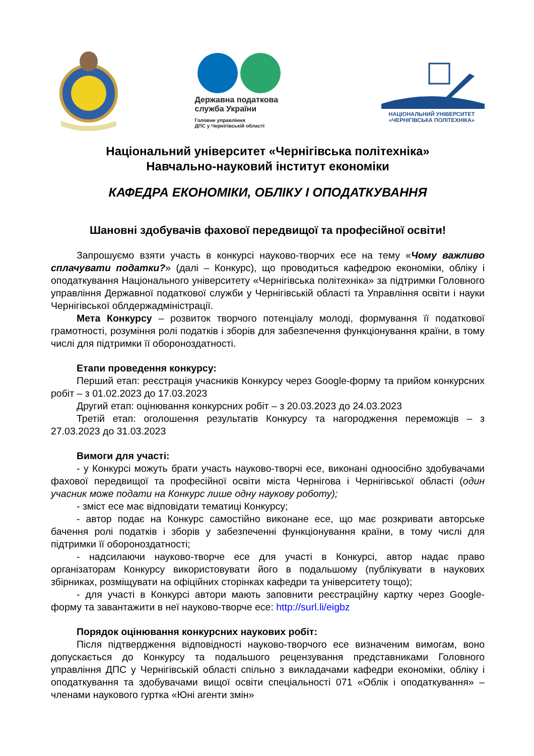Державна податкова
служба України
Головне управління
ДПС у Чернігівській області
НАЦІОНАЛЬНИЙ УНІВЕРСИТЕТ
«ЧЕРНІГІВСЬКА ПОЛІТЕХНІКА»
Національний університет «Чернігівська політехніка»
Навчально-науковий інститут економіки
КАФЕДРА ЕКОНОМІКИ, ОБЛІКУ І ОПОДАТКУВАННЯ
Шановні здобувачів фахової передвищої та професійної освіти!
Запрошуємо взяти участь в конкурсі науково-творчих есе на тему «Чому важливо сплачувати податки?» (далі – Конкурс), що проводиться кафедрою економіки, обліку і оподаткування Національного університету «Чернігівська політехніка» за підтримки Головного управління Державної податкової служби у Чернігівській області та Управління освіти і науки Чернігівської облдержадміністрації.
Мета Конкурсу – розвиток творчого потенціалу молоді, формування її податкової грамотності, розуміння ролі податків і зборів для забезпечення функціонування країни, в тому числі для підтримки її обороноздатності.
Етапи проведення конкурсу:
Перший етап: реєстрація учасників Конкурсу через Google-форму та прийом конкурсних робіт – з 01.02.2023 до 17.03.2023
Другий етап: оцінювання конкурсних робіт – з 20.03.2023 до 24.03.2023
Третій етап: оголошення результатів Конкурсу та нагородження переможців – з 27.03.2023 до 31.03.2023
Вимоги для участі:
- у Конкурсі можуть брати участь науково-творчі есе, виконані одноосібно здобувачами фахової передвищої та професійної освіти міста Чернігова і Чернігівської області (один учасник може подати на Конкурс лише одну наукову роботу);
- зміст есе має відповідати тематиці Конкурсу;
- автор подає на Конкурс самостійно виконане есе, що має розкривати авторське бачення ролі податків і зборів у забезпеченні функціонування країни, в тому числі для підтримки її обороноздатності;
- надсилаючи науково-творче есе для участі в Конкурсі, автор надає право організаторам Конкурсу використовувати його в подальшому (публікувати в наукових збірниках, розміщувати на офіційних сторінках кафедри та університету тощо);
- для участі в Конкурсі автори мають заповнити реєстраційну картку через Google-форму та завантажити в неї науково-творче есе: http://surl.li/eigbz
Порядок оцінювання конкурсних наукових робіт:
Після підтвердження відповідності науково-творчого есе визначеним вимогам, воно допускається до Конкурсу та подальшого рецензування представниками Головного управління ДПС у Чернігівській області спільно з викладачами кафедри економіки, обліку і оподаткування та здобувачами вищої освіти спеціальності 071 «Облік і оподаткування» – членами наукового гуртка «Юні агенти змін»